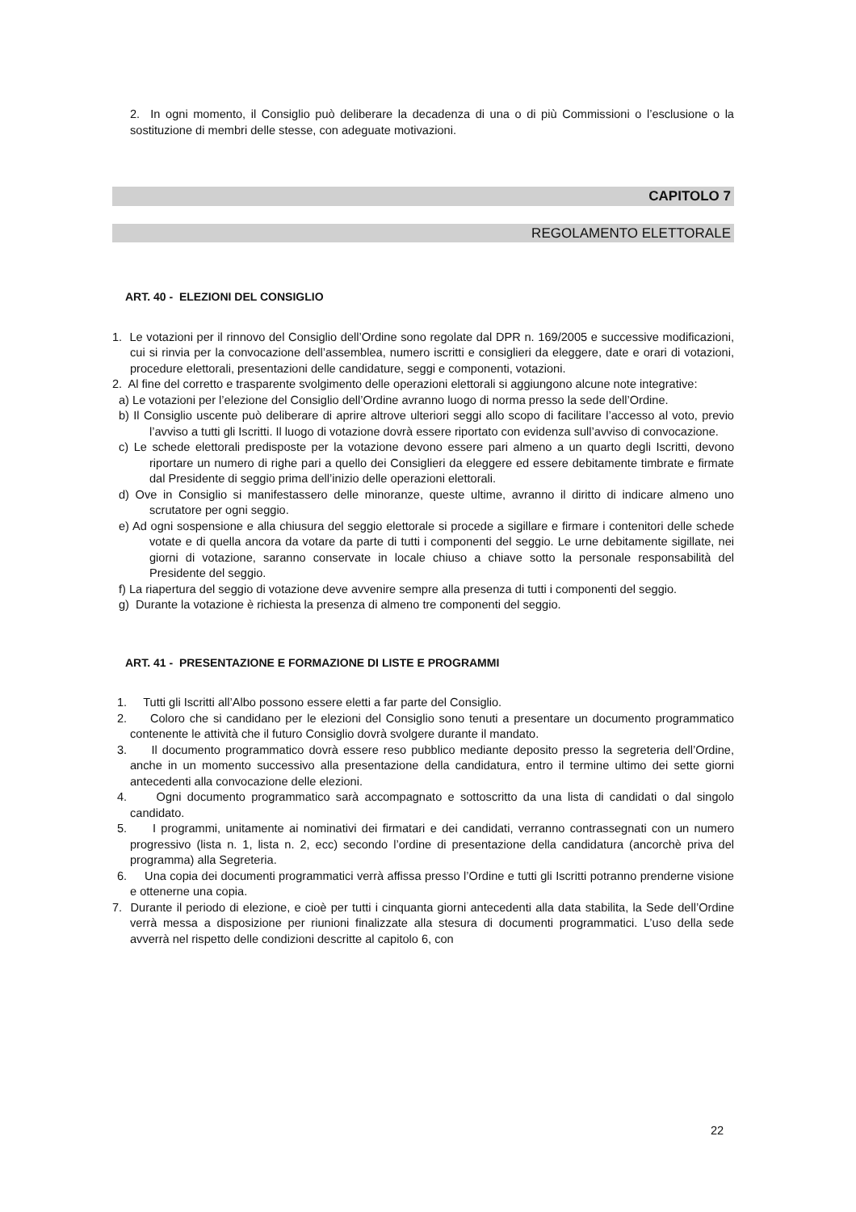2. In ogni momento, il Consiglio può deliberare la decadenza di una o di più Commissioni o l’esclusione o la sostituzione di membri delle stesse, con adeguate motivazioni.
CAPITOLO 7
REGOLAMENTO ELETTORALE
ART. 40 - ELEZIONI DEL CONSIGLIO
1. Le votazioni per il rinnovo del Consiglio dell’Ordine sono regolate dal DPR n. 169/2005 e successive modificazioni, cui si rinvia per la convocazione dell’assemblea, numero iscritti e consiglieri da eleggere, date e orari di votazioni, procedure elettorali, presentazioni delle candidature, seggi e componenti, votazioni.
2. Al fine del corretto e trasparente svolgimento delle operazioni elettorali si aggiungono alcune note integrative:
a) Le votazioni per l’elezione del Consiglio dell’Ordine avranno luogo di norma presso la sede dell’Ordine.
b) Il Consiglio uscente può deliberare di aprire altrove ulteriori seggi allo scopo di facilitare l’accesso al voto, previo l’avviso a tutti gli Iscritti. Il luogo di votazione dovrà essere riportato con evidenza sull’avviso di convocazione.
c) Le schede elettorali predisposte per la votazione devono essere pari almeno a un quarto degli Iscritti, devono riportare un numero di righe pari a quello dei Consiglieri da eleggere ed essere debitamente timbrate e firmate dal Presidente di seggio prima dell’inizio delle operazioni elettorali.
d) Ove in Consiglio si manifestassero delle minoranze, queste ultime, avranno il diritto di indicare almeno uno scrutatore per ogni seggio.
e) Ad ogni sospensione e alla chiusura del seggio elettorale si procede a sigillare e firmare i contenitori delle schede votate e di quella ancora da votare da parte di tutti i componenti del seggio. Le urne debitamente sigillate, nei giorni di votazione, saranno conservate in locale chiuso a chiave sotto la personale responsabilità del Presidente del seggio.
f) La riapertura del seggio di votazione deve avvenire sempre alla presenza di tutti i componenti del seggio.
g) Durante la votazione è richiesta la presenza di almeno tre componenti del seggio.
ART. 41 - PRESENTAZIONE E FORMAZIONE DI LISTE E PROGRAMMI
1. Tutti gli Iscritti all’Albo possono essere eletti a far parte del Consiglio.
2. Coloro che si candidano per le elezioni del Consiglio sono tenuti a presentare un documento programmatico contenente le attività che il futuro Consiglio dovrà svolgere durante il mandato.
3. Il documento programmatico dovrà essere reso pubblico mediante deposito presso la segreteria dell’Ordine, anche in un momento successivo alla presentazione della candidatura, entro il termine ultimo dei sette giorni antecedenti alla convocazione delle elezioni.
4. Ogni documento programmatico sarà accompagnato e sottoscritto da una lista di candidati o dal singolo candidato.
5. I programmi, unitamente ai nominativi dei firmatari e dei candidati, verranno contrassegnati con un numero progressivo (lista n. 1, lista n. 2, ecc) secondo l’ordine di presentazione della candidatura (ancorchè priva del programma) alla Segreteria.
6. Una copia dei documenti programmatici verrà affissa presso l’Ordine e tutti gli Iscritti potranno prenderne visione e ottenerne una copia.
7. Durante il periodo di elezione, e cioè per tutti i cinquanta giorni antecedenti alla data stabilita, la Sede dell’Ordine verrà messa a disposizione per riunioni finalizzate alla stesura di documenti programmatici. L’uso della sede avverrà nel rispetto delle condizioni descritte al capitolo 6, con
22